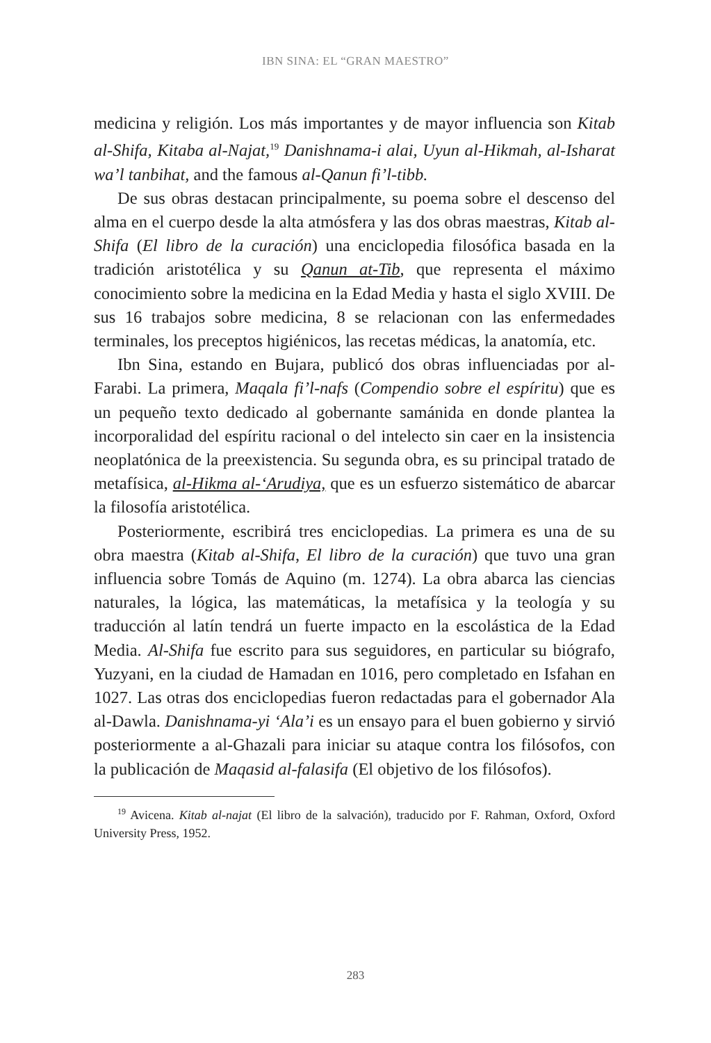IBN SINA: EL “GRAN MAESTRO”
medicina y religión. Los más importantes y de mayor influencia son Kitab al-Shifa, Kitaba al-Najat,<sup>19</sup> Danishnama-i alai, Uyun al-Hikmah, al-Isharat wa’l tanbihat, and the famous al-Qanun fi’l-tibb.
De sus obras destacan principalmente, su poema sobre el descenso del alma en el cuerpo desde la alta atmósfera y las dos obras maestras, Kitab al-Shifa (El libro de la curación) una enciclopedia filosófica basada en la tradición aristotélica y su Qanun at-Tib, que representa el máximo conocimiento sobre la medicina en la Edad Media y hasta el siglo XVIII. De sus 16 trabajos sobre medicina, 8 se relacionan con las enfermedades terminales, los preceptos higiénicos, las recetas médicas, la anatomía, etc.
Ibn Sina, estando en Bujara, publicó dos obras influenciadas por al-Farabi. La primera, Maqala fi’l-nafs (Compendio sobre el espíritu) que es un pequeño texto dedicado al gobernante samánida en donde plantea la incorporalidad del espíritu racional o del intelecto sin caer en la insistencia neoplatónica de la preexistencia. Su segunda obra, es su principal tratado de metafísica, al-Hikma al-‘Arudiya, que es un esfuerzo sistemático de abarcar la filosofía aristotélica.
Posteriormente, escribirá tres enciclopedias. La primera es una de su obra maestra (Kitab al-Shifa, El libro de la curación) que tuvo una gran influencia sobre Tomás de Aquino (m. 1274). La obra abarca las ciencias naturales, la lógica, las matemáticas, la metafísica y la teología y su traducción al latín tendrá un fuerte impacto en la escolástica de la Edad Media. Al-Shifa fue escrito para sus seguidores, en particular su biógrafo, Yuzyani, en la ciudad de Hamadan en 1016, pero completado en Isfahan en 1027. Las otras dos enciclopedias fueron redactadas para el gobernador Ala al-Dawla. Danishnama-yi ‘Ala’i es un ensayo para el buen gobierno y sirvió posteriormente a al-Ghazali para iniciar su ataque contra los filósofos, con la publicación de Maqasid al-falasifa (El objetivo de los filósofos).
<sup>19</sup> Avicena. Kitab al-najat (El libro de la salvación), traducido por F. Rahman, Oxford, Oxford University Press, 1952.
283